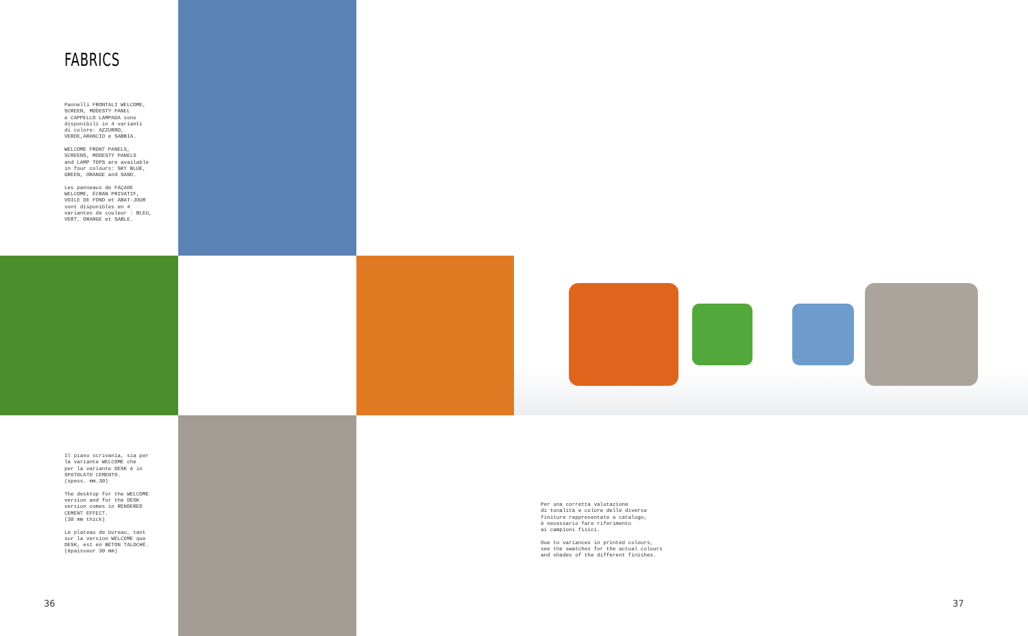FABRICS
Pannelli FRONTALI WELCOME, SCREEN, MODESTY PANEL e CAPPELLO LAMPADA sono disponibili in 4 varianti di colore: AZZURRO, VERDE,ARANCIO e SABBIA. WELCOME FRONT PANELS, SCREENS, MODESTY PANELS and LAMP TOPS are available in four colours: SKY BLUE, GREEN, ORANGE and SAND. Les panneaux de FAÇADE WELCOME, ÉCRAN PRIVATIF, VOILE DE FOND et ABAT-JOUR sont disponibles en 4 variantes de couleur : BLEU, VERT, ORANGE et SABLE.
Il piano scrivania, sia per la variante WELCOME che per la variante DESK è in SPATOLATO CEMENTO. (spess. mm.30) The desktop for the WELCOME version and for the DESK version comes in RENDERED CEMENT EFFECT. (30 mm thick) Le plateau de bureau, tant sur la version WELCOME que DESK, est en BÉTON TALOCHÉ. (épaisseur 30 mm)
Per una corretta valutazione di tonalità e colore delle diverse finiture rappresentate a catalogo, è necessario fare riferimento ai campioni fisici. Due to variances in printed colours, see the swatches for the actual colours and shades of the different finishes.
36 37